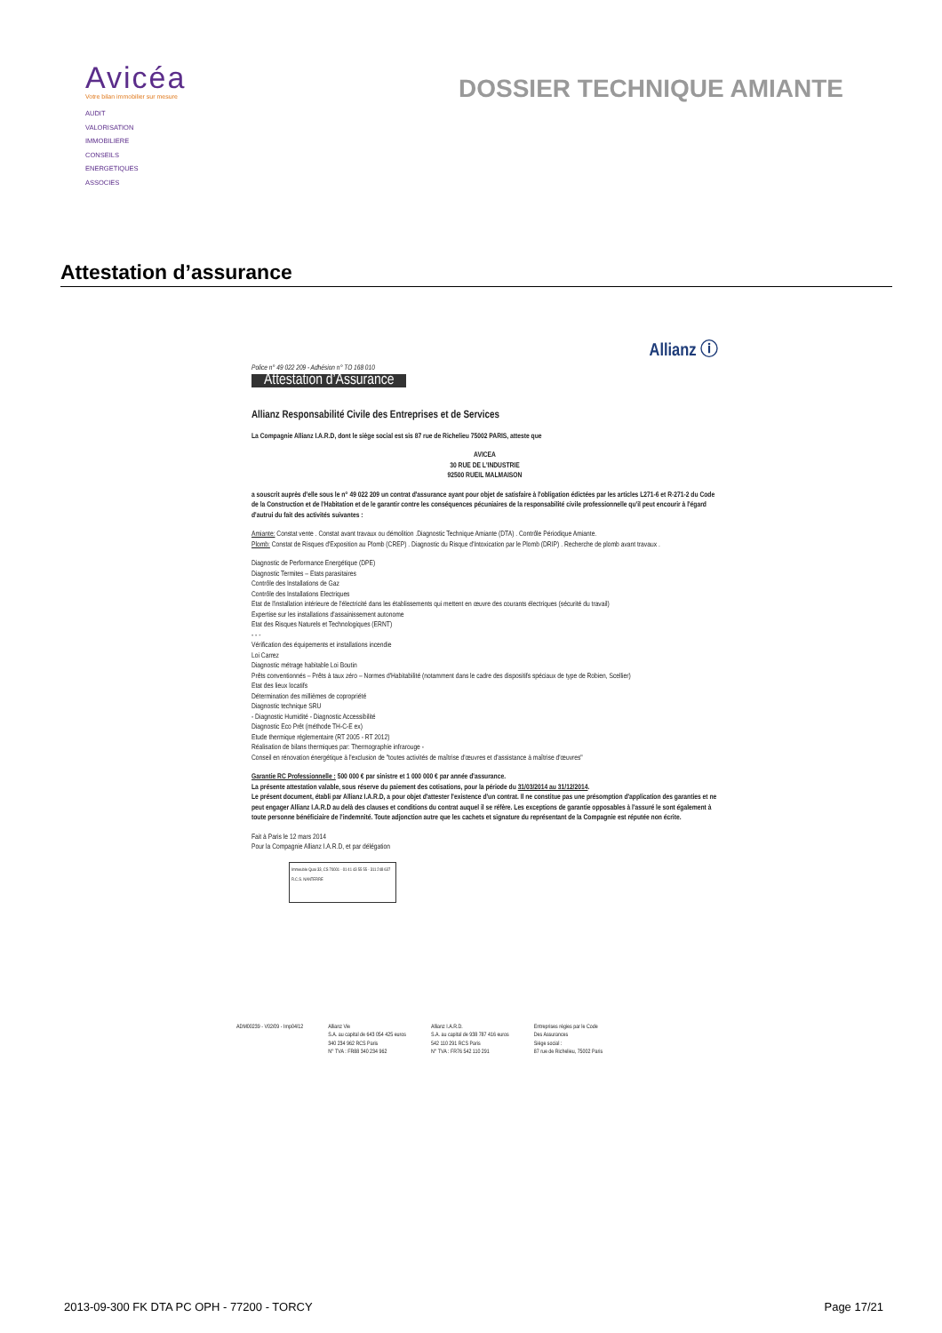Avicéa
Votre bilan immobilier sur mesure
AUDIT
VALORISATION
IMMOBILIERE
CONSEILS
ENERGETIQUES
ASSOCIES
DOSSIER TECHNIQUE AMIANTE
Attestation d’assurance
Police n° 49 022 209 - Adhésion n° TO 168 010
Attestation d’Assurance
Allianz ⓘ
Allianz Responsabilité Civile des Entreprises et de Services
La Compagnie Allianz I.A.R.D, dont le siège social est sis 87 rue de Richelieu 75002 PARIS, atteste que
AVICEA
30 RUE DE L'INDUSTRIE
92500 RUEIL MALMAISON
a souscrit auprès d'elle sous le n° 49 022 209 un contrat d'assurance ayant pour objet de satisfaire à l'obligation édictées par les articles L271-6 et R-271-2 du Code de la Construction et de l'Habitation et de le garantir contre les conséquences pécuniaires de la responsabilité civile professionnelle qu'il peut encourir à l'égard d'autrui du fait des activités suivantes :
Amiante: Constat vente . Constat avant travaux ou démolition .Diagnostic Technique Amiante (DTA) . Contrôle Périodique Amiante.
Plomb: Constat de Risques d'Exposition au Plomb (CREP) . Diagnostic du Risque d'Intoxication par le Plomb (DRIP) . Recherche de plomb avant travaux .
Diagnostic de Performance Energétique (DPE)
Diagnostic Termites – Etats parasitaires
Contrôle des Installations de Gaz
Contrôle des Installations Electriques
Etat de l'installation intérieure de l'électricité dans les établissements qui mettent en œuvre des courants électriques (sécurité du travail)
Expertise sur les installations d'assainissement autonome
Etat des Risques Naturels et Technologiques (ERNT)
- - -
Vérification des équipements et installations incendie
Loi Carrez
Diagnostic métrage habitable Loi Boutin
Prêts conventionnés – Prêts à taux zéro – Normes d'Habitabilité (notamment dans le cadre des dispositifs spéciaux de type de Robien, Scellier)
Etat des lieux locatifs
Détermination des millièmes de copropriété
Diagnostic technique SRU
- Diagnostic Humidité - Diagnostic Accessibilité
Diagnostic Eco Prêt (méthode TH-C-E ex)
Etude thermique réglementaire (RT 2005 - RT 2012)
Réalisation de bilans thermiques par: Thermographie infrarouge -
Conseil en rénovation énergétique à l'exclusion de "toutes activités de maîtrise d'œuvres et d'assistance à maîtrise d'œuvres"
Garantie RC Professionnelle : 500 000 € par sinistre et 1 000 000 € par année d'assurance.
La présente attestation valable, sous réserve du paiement des cotisations, pour la période du 31/03/2014 au 31/12/2014.
Le présent document, établi par Allianz I.A.R.D, a pour objet d'attester l'existence d'un contrat. Il ne constitue pas une présomption d'application des garanties et ne peut engager Allianz I.A.R.D au delà des clauses et conditions du contrat auquel il se réfère. Les exceptions de garantie opposables à l'assuré le sont également à toute personne bénéficiaire de l'indemnité. Toute adjonction autre que les cachets et signature du représentant de la Compagnie est réputée non écrite.
Fait à Paris le 12 mars 2014
Pour la Compagnie Allianz I.A.R.D, et par délégation
Immeuble Quai 33, CS 70001 · 01 41 43 55 55 · 311 248 637 R.C.S. NANTERRE
ADM00239 - V02/09 - Imp04/12 Allianz Vie
S.A. au capital de 643 054 425 euros
340 234 962 RCS Paris
N° TVA : FR88 340 234 962
Allianz I.A.R.D.
S.A. au capital de 938 787 416 euros
542 110 291 RCS Paris
N° TVA : FR76 542 110 291
Entreprises régies par le Code
Des Assurances
Siège social :
87 rue de Richelieu, 75002 Paris
2013-09-300 FK DTA PC OPH - 77200 - TORCY Page 17/21